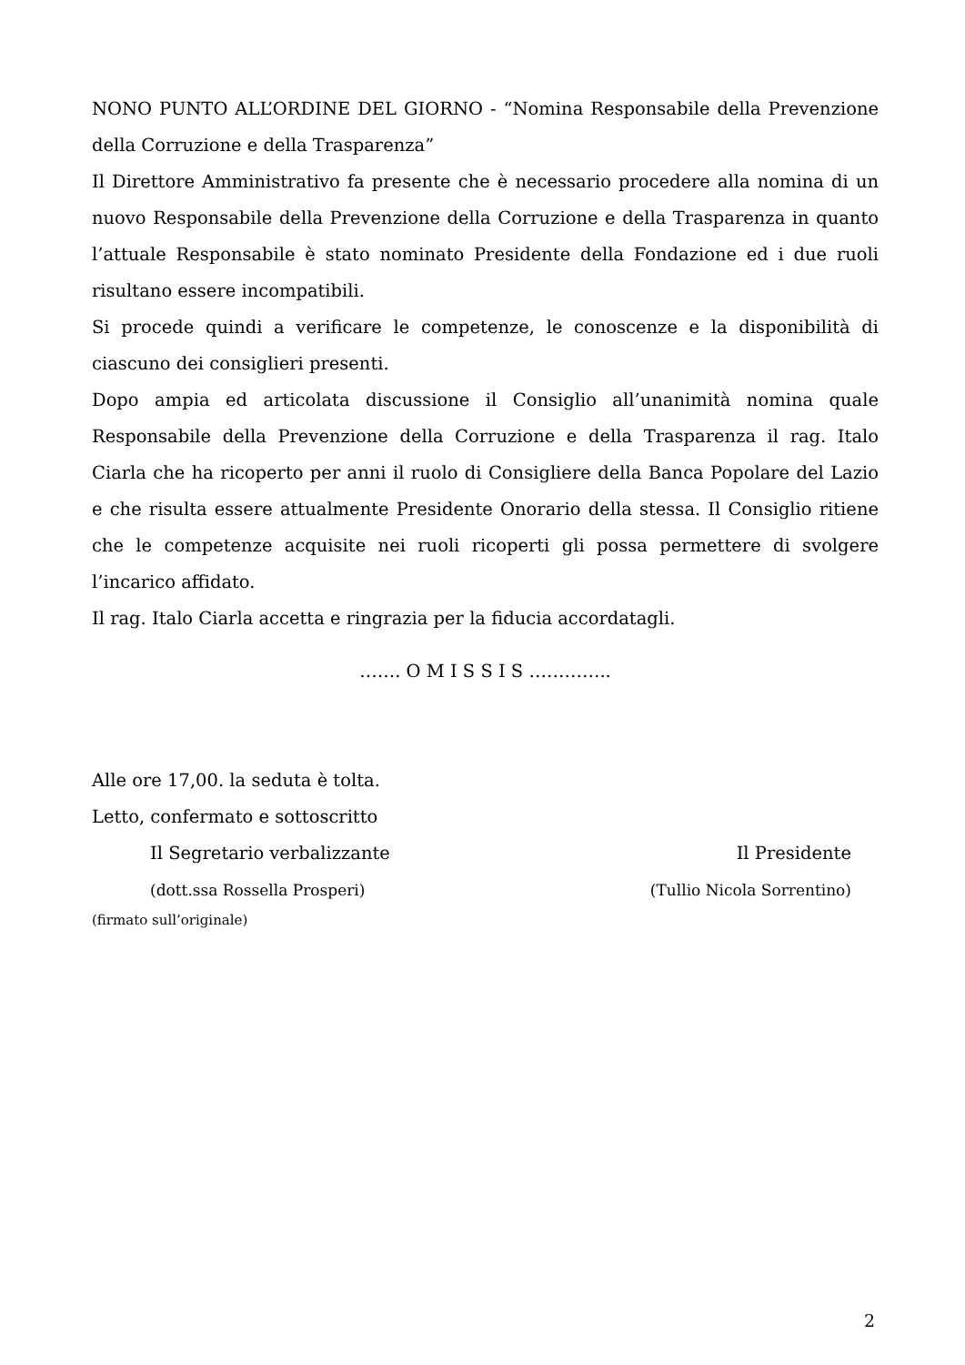NONO PUNTO ALL’ORDINE DEL GIORNO - “Nomina Responsabile della Prevenzione della Corruzione e della Trasparenza”
Il Direttore Amministrativo fa presente che è necessario procedere alla nomina di un nuovo Responsabile della Prevenzione della Corruzione e della Trasparenza in quanto l’attuale Responsabile è stato nominato Presidente della Fondazione ed i due ruoli risultano essere incompatibili.
Si procede quindi a verificare le competenze, le conoscenze e la disponibilità di ciascuno dei consiglieri presenti.
Dopo ampia ed articolata discussione il Consiglio all’unanimità nomina quale Responsabile della Prevenzione della Corruzione e della Trasparenza il rag. Italo Ciarla che ha ricoperto per anni il ruolo di Consigliere della Banca Popolare del Lazio e che risulta essere attualmente Presidente Onorario della stessa. Il Consiglio ritiene che le competenze acquisite nei ruoli ricoperti gli possa permettere di svolgere l’incarico affidato.
Il rag. Italo Ciarla accetta e ringrazia per la fiducia accordatagli.
……. O M I S S I S …………..
Alle ore 17,00. la seduta è tolta.
Letto, confermato e sottoscritto
Il Segretario verbalizzante Il Presidente
(dott.ssa Rossella Prosperi) (Tullio Nicola Sorrentino)
(firmato sull’originale)
2